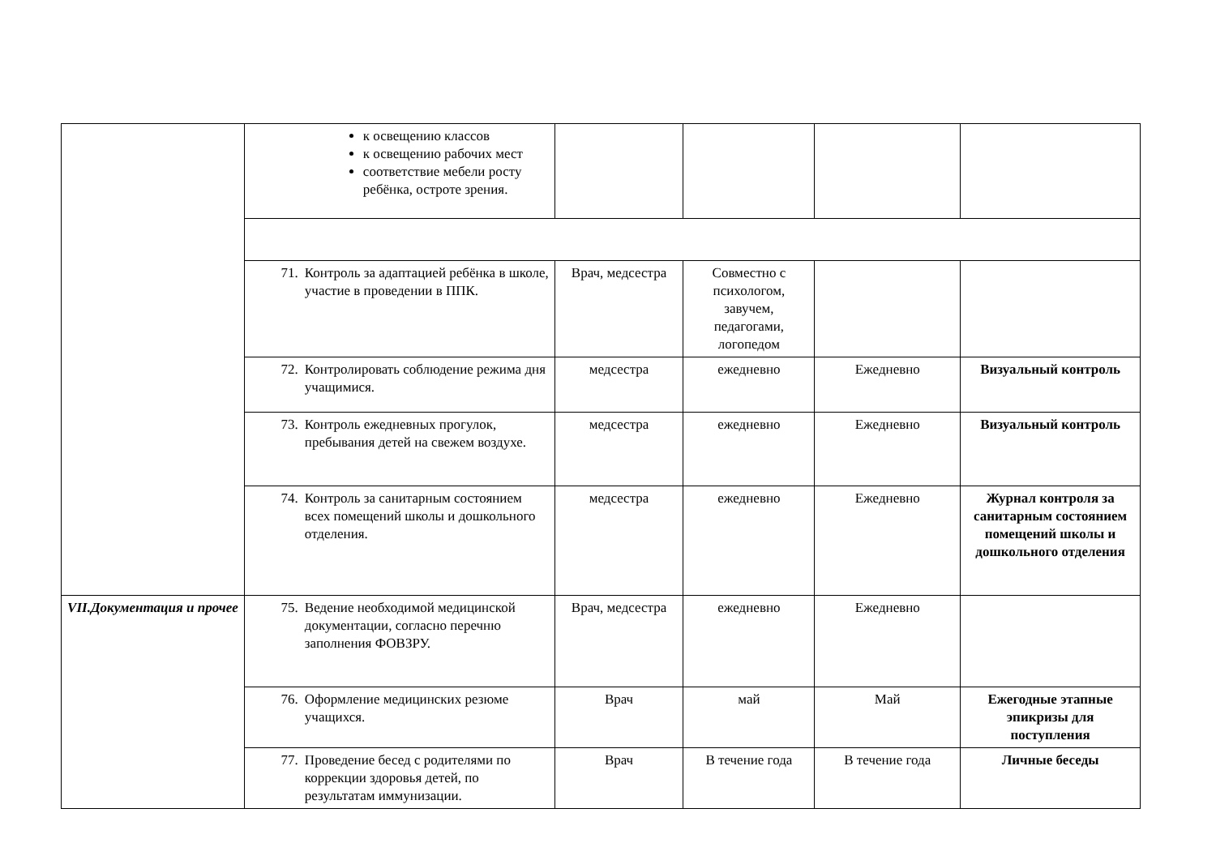| | к освещению классов к освещению рабочих мест соответствие мебели росту ребёнка, остроте зрения. | | | | |
| | 71. Контроль за адаптацией ребёнка в школе, участие в проведении в ППК. | Врач, медсестра | Совместно с психологом, завучем, педагогами, логопедом | | |
| | 72. Контролировать соблюдение режима дня учащимися. | медсестра | ежедневно | Ежедневно | Визуальный контроль |
| | 73. Контроль ежедневных прогулок, пребывания детей на свежем воздухе. | медсестра | ежедневно | Ежедневно | Визуальный контроль |
| | 74. Контроль за санитарным состоянием всех помещений школы и дошкольного отделения. | медсестра | ежедневно | Ежедневно | Журнал контроля за санитарным состоянием помещений школы и дошкольного отделения |
| VII.Документация и прочее | 75. Ведение необходимой медицинской документации, согласно перечню заполнения ФОВЗРУ. | Врач, медсестра | ежедневно | Ежедневно | |
| | 76. Оформление медицинских резюме учащихся. | Врач | май | Май | Ежегодные этапные эпикризы для поступления |
| | 77. Проведение бесед с родителями по коррекции здоровья детей, по результатам иммунизации. | Врач | В течение года | В течение года | Личные беседы |